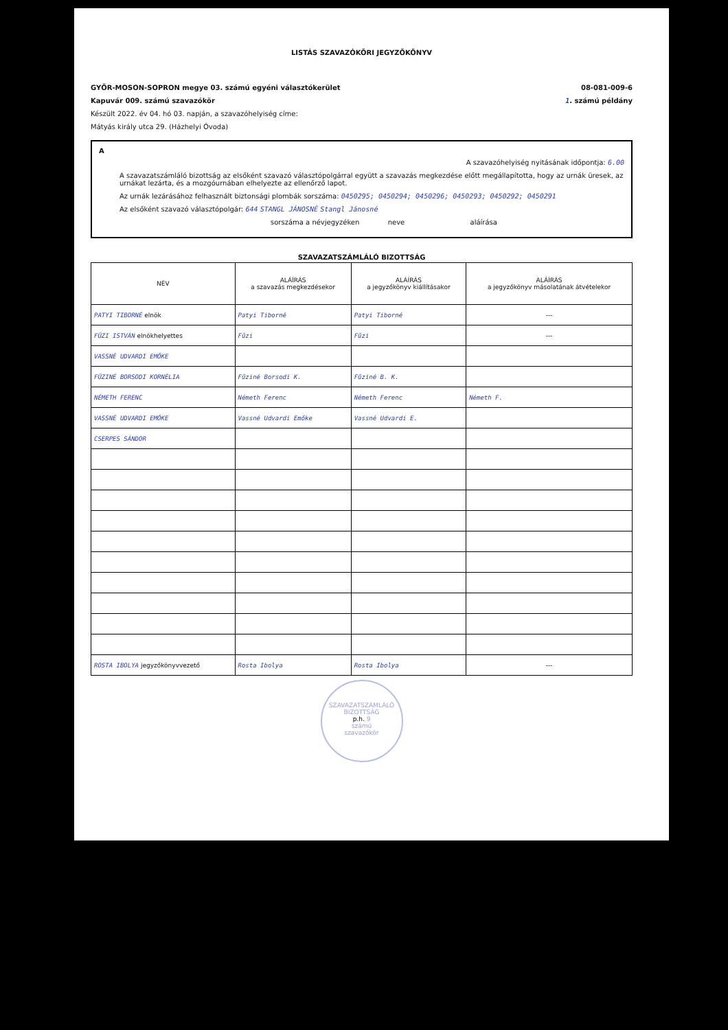LISTÁS SZAVAZÓKÖRI JEGYZŐKÖNYV
GYŐR-MOSON-SOPRON megye 03. számú egyéni választókerület 08-081-009-6
Kapuvár 009. számú szavazókör 1. számú példány
Készült 2022. év 04. hó 03. napján, a szavazóhelyiség címe:
Mátyás király utca 29. (Házhelyi Óvoda)
A
A szavazóhelyiség nyitásának időpontja: 6.00
A szavazatszámláló bizottság az elsőként szavazó választópolgárral együtt a szavazás megkezdése előtt megállapította, hogy az urnák üresek, az urnákat lezárta, és a mozgóurnában elhelyezte az ellenőrző lapot.
Az urnák lezárásához felhasznált biztonsági plombák sorszáma: 0450295; 0450294; 0450296; 0450293; 0450292; 0450291
Az elsőként szavazó választópolgár: 644 STANGL JÁNOSNÉ Stangl Jánosné
sorszáma a névjegyzéken neve aláírása
SZAVAZATSZÁMLÁLÓ BIZOTTSÁG
| NÉV | ALÁÍRÁS a szavazás megkezdésekor | ALÁÍRÁS a jegyzőkönyv kiállításakor | ALÁÍRÁS a jegyzőkönyv másolatának átvételekor |
| --- | --- | --- | --- |
| PATYI TIBORNÉ elnök | Patyi Tiborné | Patyi Tiborné | --- |
| FŰZI ISTVÁN elnökhelyettes | Fűzi | Fűzi | --- |
| VASSNÉ UDVARDI EMŐKE | | | |
| FŰZINÉ BORSODI KORNÉLIA | Fűziné Borsodi K. | Fűziné B. K. | |
| NÉMETH FERENC | Németh Ferenc | Németh Ferenc | Németh F. |
| VASSNÉ UDVARDI EMŐKE | Vassné Udvardi Emőke | Vassné Udvardi E. | |
| CSERPES SÁNDOR | | | |
| ROSTA IBOLYA jegyzőkönyvvezető | Rosta Ibolya | Rosta Ibolya | --- |
SZAVAZATSZÁMLÁLÓ BIZOTTSÁG
p.h. 9
számú
szavazókör